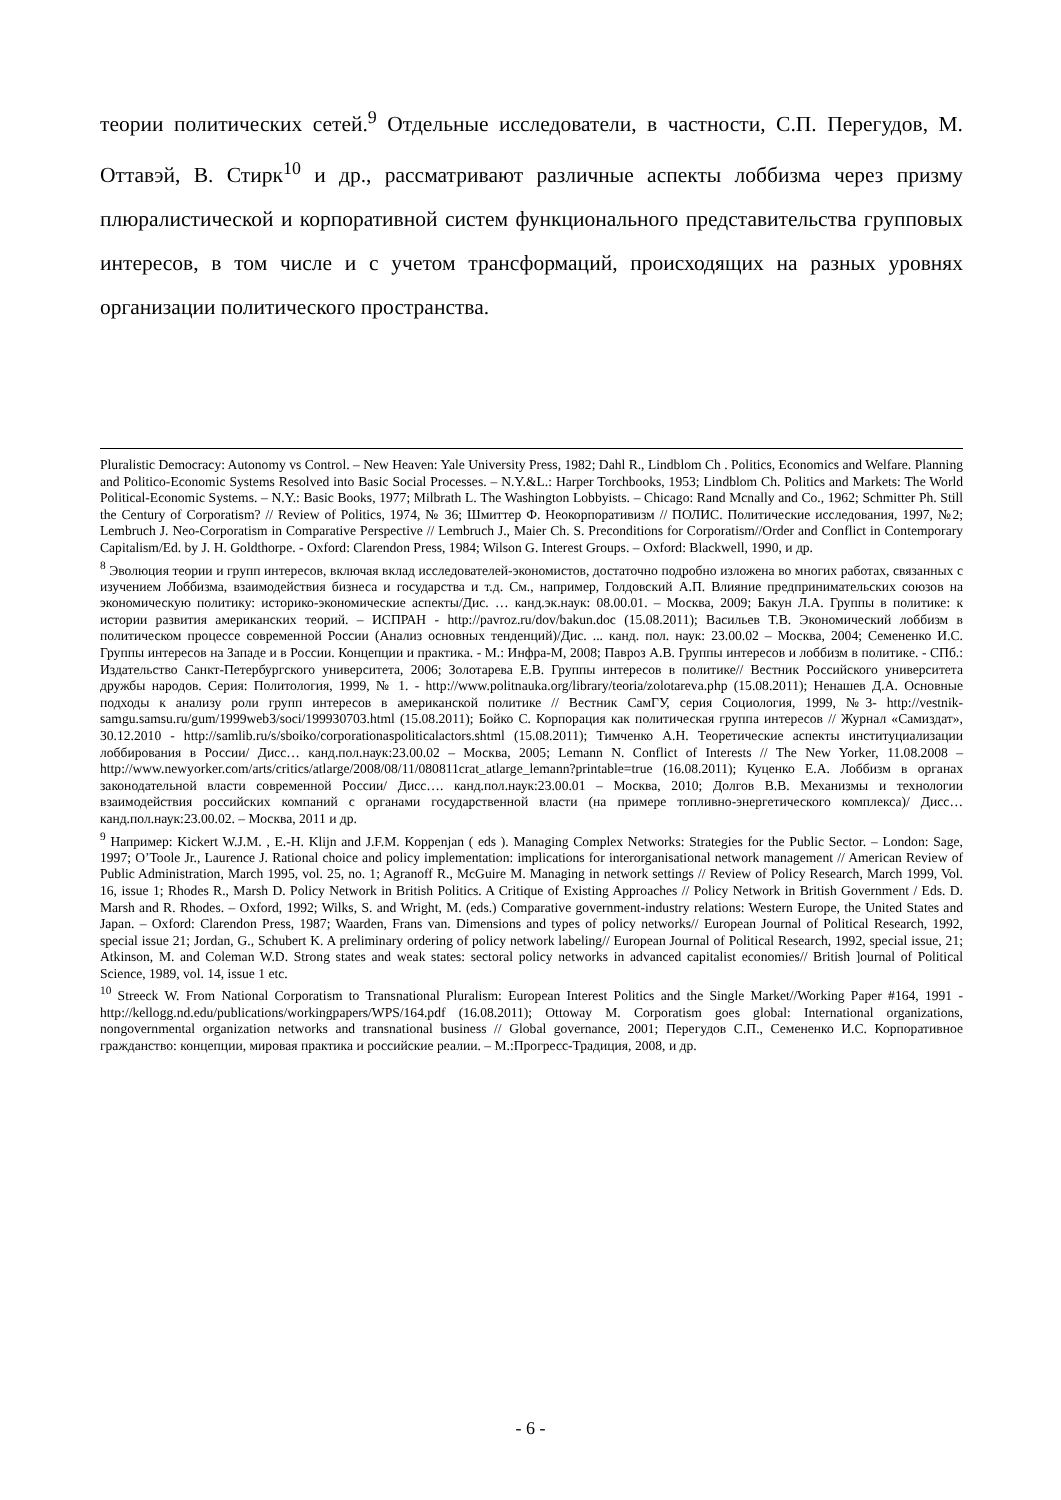теории политических сетей.<sup>9</sup> Отдельные исследователи, в частности, С.П. Перегудов, М. Оттавэй, В. Стирк<sup>10</sup> и др., рассматривают различные аспекты лоббизма через призму плюралистической и корпоративной систем функционального представительства групповых интересов, в том числе и с учетом трансформаций, происходящих на разных уровнях организации политического пространства.
Pluralistic Democracy: Autonomy vs Control. – New Heaven: Yale University Press, 1982; Dahl R., Lindblom Ch . Politics, Economics and Welfare. Planning and Politico-Economic Systems Resolved into Basic Social Processes. – N.Y.&L.: Harper Torchbooks, 1953; Lindblom Ch. Politics and Markets: The World Political-Economic Systems. – N.Y.: Basic Books, 1977; Milbrath L. The Washington Lobbyists. – Chicago: Rand Mcnally and Co., 1962; Schmitter Ph. Still the Century of Corporatism? // Review of Politics, 1974, № 36; Шмиттер Ф. Неокорпоративизм // ПОЛИС. Политические исследования, 1997, №2; Lembruch J. Neo-Corporatism in Comparative Perspective // Lembruch J., Maier Ch. S. Preconditions for Corporatism//Order and Conflict in Contemporary Capitalism/Ed. by J. H. Goldthorpe. - Oxford: Clarendon Press, 1984; Wilson G. Interest Groups. – Oxford: Blackwell, 1990, и др.
<sup>8</sup> Эволюция теории и групп интересов, включая вклад исследователей-экономистов, достаточно подробно изложена во многих работах, связанных с изучением Лоббизма, взаимодействия бизнеса и государства и т.д. См., например, Голдовский А.П. Влияние предпринимательских союзов на экономическую политику: историко-экономические аспекты/Дис. … канд.эк.наук: 08.00.01. – Москва, 2009; Бакун Л.А. Группы в политике: к истории развития американских теорий. – ИСПРАН - http://pavroz.ru/dov/bakun.doc (15.08.2011); Васильев Т.В. Экономический лоббизм в политическом процессе современной России (Анализ основных тенденций)/Дис. ... канд. пол. наук: 23.00.02 – Москва, 2004; Семененко И.С. Группы интересов на Западе и в России. Концепции и практика. - М.: Инфра-М, 2008; Павроз А.В. Группы интересов и лоббизм в политике. - СПб.: Издательство Санкт-Петербургского университета, 2006; Золотарева Е.В. Группы интересов в политике// Вестник Российского университета дружбы народов. Серия: Политология, 1999, № 1. - http://www.politnauka.org/library/teoria/zolotareva.php (15.08.2011); Ненашев Д.А. Основные подходы к анализу роли групп интересов в американской политике // Вестник СамГУ, серия Социология, 1999, №3- http://vestnik-samgu.samsu.ru/gum/1999web3/soci/199930703.html (15.08.2011); Бойко С. Корпорация как политическая группа интересов // Журнал «Самиздат», 30.12.2010 - http://samlib.ru/s/sboiko/corporationaspoliticalactors.shtml (15.08.2011); Тимченко А.Н. Теоретические аспекты институциализации лоббирования в России/ Дисс… канд.пол.наук:23.00.02 – Москва, 2005; Lemann N. Conflict of Interests // The New Yorker, 11.08.2008 – http://www.newyorker.com/arts/critics/atlarge/2008/08/11/080811crat_atlarge_lemann?printable=true (16.08.2011); Куценко Е.А. Лоббизм в органах законодательной власти современной России/ Дисс…. канд.пол.наук:23.00.01 – Москва, 2010; Долгов В.В. Механизмы и технологии взаимодействия российских компаний с органами государственной власти (на примере топливно-энергетического комплекса)/ Дисс… канд.пол.наук:23.00.02. – Москва, 2011 и др.
<sup>9</sup> Например: Kickert W.J.M. , E.-H. Klijn and J.F.M. Koppenjan ( eds ). Managing Complex Networks: Strategies for the Public Sector. – London: Sage, 1997; O’Toole Jr., Laurence J. Rational choice and policy implementation: implications for interorganisational network management // American Review of Public Administration, March 1995, vol. 25, no. 1; Agranoff R., McGuire M. Managing in network settings // Review of Policy Research, March 1999, Vol. 16, issue 1; Rhodes R., Marsh D. Policy Network in British Politics. A Critique of Existing Approaches // Policy Network in British Government / Eds. D. Marsh and R. Rhodes. – Oxford, 1992; Wilks, S. and Wright, M. (eds.) Comparative government-industry relations: Western Europe, the United States and Japan. – Oxford: Clarendon Press, 1987; Waarden, Frans van. Dimensions and types of policy networks// European Journal of Political Research, 1992, special issue 21; Jordan, G., Schubert K. A preliminary ordering of policy network labeling// European Journal of Political Research, 1992, special issue, 21; Atkinson, M. and Coleman W.D. Strong states and weak states: sectoral policy networks in advanced capitalist economies// British ]ournal of Political Science, 1989, vol. 14, issue 1 etc.
<sup>10</sup> Streeck W. From National Corporatism to Transnational Pluralism: European Interest Politics and the Single Market//Working Paper #164, 1991 - http://kellogg.nd.edu/publications/workingpapers/WPS/164.pdf (16.08.2011); Ottoway M. Corporatism goes global: International organizations, nongovernmental organization networks and transnational business // Global governance, 2001; Перегудов С.П., Семененко И.С. Корпоративное гражданство: концепции, мировая практика и российские реалии. – М.:Прогресс-Традиция, 2008, и др.
- 6 -